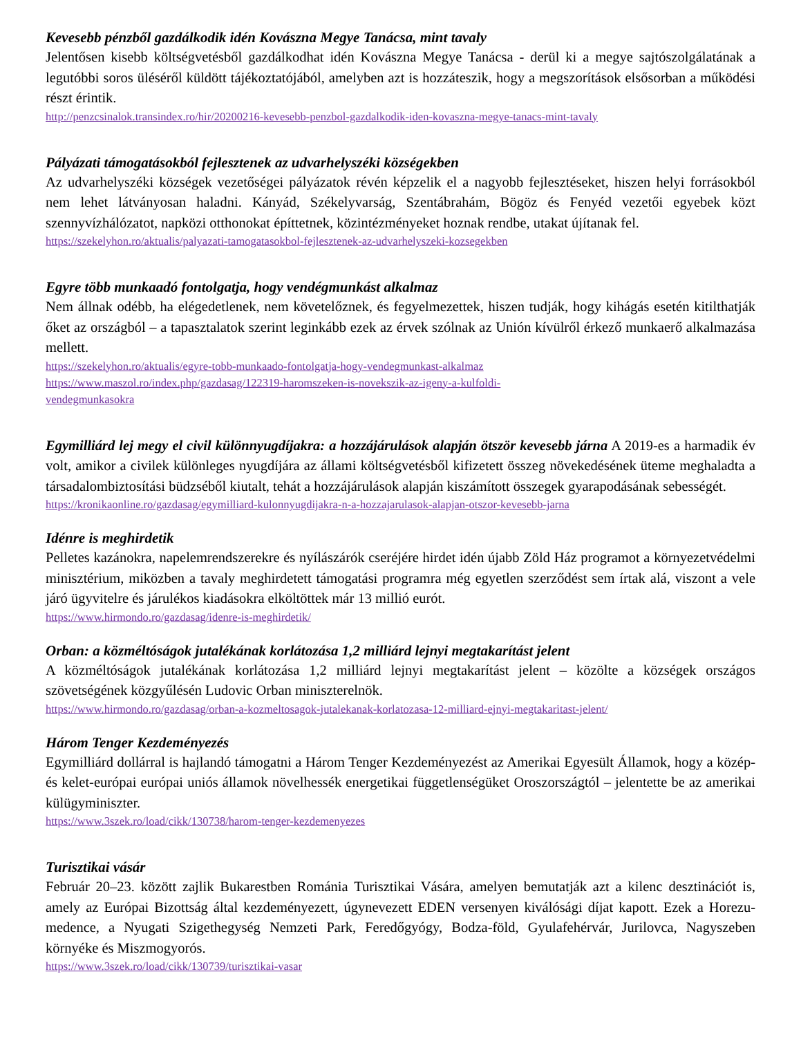Kevesebb pénzből gazdálkodik idén Kovászna Megye Tanácsa, mint tavaly
Jelentősen kisebb költségvetésből gazdálkodhat idén Kovászna Megye Tanácsa - derül ki a megye sajtószolgálatának a legutóbbi soros üléséről küldött tájékoztatójából, amelyben azt is hozzáteszik, hogy a megszorítások elsősorban a működési részt érintik.
http://penzcsinalok.transindex.ro/hir/20200216-kevesebb-penzbol-gazdalkodik-iden-kovaszna-megye-tanacs-mint-tavaly
Pályázati támogatásokból fejlesztenek az udvarhelyszéki községekben
Az udvarhelyszéki községek vezetőségei pályázatok révén képzelik el a nagyobb fejlesztéseket, hiszen helyi forrásokból nem lehet látványosan haladni. Kányád, Székelyvarság, Szentábrahám, Bögöz és Fenyéd vezetői egyebek közt szennyvízhálózatot, napközi otthonokat építtetnek, közintézményeket hoznak rendbe, utakat újítanak fel.
https://szekelyhon.ro/aktualis/palyazati-tamogatasokbol-fejlesztenek-az-udvarhelyszeki-kozsegekben
Egyre több munkaadó fontolgatja, hogy vendégmunkást alkalmaz
Nem állnak odébb, ha elégedetlenek, nem követelőznek, és fegyelmezettek, hiszen tudják, hogy kihágás esetén kitilthatják őket az országból – a tapasztalatok szerint leginkább ezek az érvek szólnak az Unión kívülről érkező munkaerő alkalmazása mellett.
https://szekelyhon.ro/aktualis/egyre-tobb-munkaado-fontolgatja-hogy-vendegmunkast-alkalmaz
https://www.maszol.ro/index.php/gazdasag/122319-haromszeken-is-novekszik-az-igeny-a-kulfoldi-
vendegmunkasokra
Egymilliárd lej megy el civil különnyugdíjakra: a hozzájárulások alapján ötször kevesebb járna A 2019-es a harmadik év volt, amikor a civilek különleges nyugdíjára az állami költségvetésből kifizetett összeg növekedésének üteme meghaladta a társadalombiztosítási büdzséből kiutalt, tehát a hozzájárulások alapján kiszámított összegek gyarapodásának sebességét.
https://kronikaonline.ro/gazdasag/egymilliard-kulonnyugdijakra-n-a-hozzajarulasok-alapjan-otszor-kevesebb-jarna
Idénre is meghirdetik
Pelletes kazánokra, napelemrendszerekre és nyílászárók cseréjére hirdet idén újabb Zöld Ház programot a környezetvédelmi minisztérium, miközben a tavaly meghirdetett támogatási programra még egyetlen szerződést sem írtak alá, viszont a vele járó ügyvitelre és járulékos kiadásokra elköltöttek már 13 millió eurót.
https://www.hirmondo.ro/gazdasag/idenre-is-meghirdetik/
Orban: a közméltóságok jutalékának korlátozása 1,2 milliárd lejnyi megtakarítást jelent
A közméltóságok jutalékának korlátozása 1,2 milliárd lejnyi megtakarítást jelent – közölte a községek országos szövetségének közgyűlésén Ludovic Orban miniszterelnök.
https://www.hirmondo.ro/gazdasag/orban-a-kozmeltosagok-jutalekanak-korlatozasa-12-milliard-ejnyi-megtakaritast-jelent/
Három Tenger Kezdeményezés
Egymilliárd dollárral is hajlandó támogatni a Három Tenger Kezdeményezést az Amerikai Egyesült Államok, hogy a közép- és kelet-európai európai uniós államok növelhessék energetikai függetlenségüket Oroszországtól – jelentette be az amerikai külügyminiszter.
https://www.3szek.ro/load/cikk/130738/harom-tenger-kezdemenyezes
Turisztikai vásár
Február 20–23. között zajlik Bukarestben Románia Turisztikai Vására, amelyen bemutatják azt a kilenc desztinációt is, amely az Európai Bizottság által kezdeményezett, úgynevezett EDEN versenyen kiválósági díjat kapott. Ezek a Horezu-medence, a Nyugati Szigethegység Nemzeti Park, Feredőgyógy, Bodza-föld, Gyulafehérvár, Jurilovca, Nagyszeben környéke és Miszmogyorós.
https://www.3szek.ro/load/cikk/130739/turisztikai-vasar